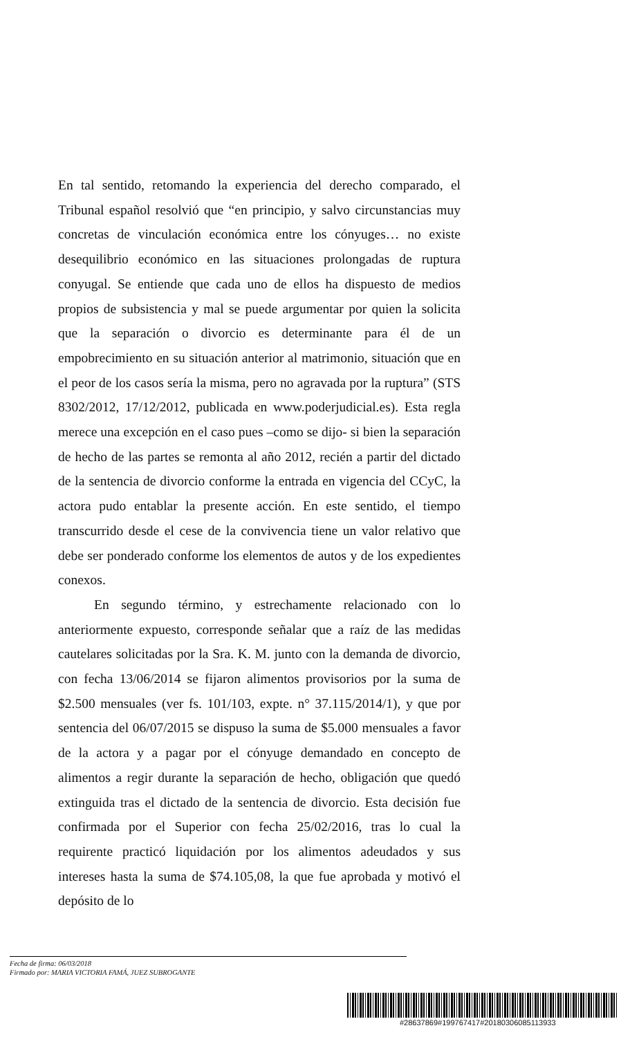En tal sentido, retomando la experiencia del derecho comparado, el Tribunal español resolvió que “en principio, y salvo circunstancias muy concretas de vinculación económica entre los cónyuges… no existe desequilibrio económico en las situaciones prolongadas de ruptura conyugal. Se entiende que cada uno de ellos ha dispuesto de medios propios de subsistencia y mal se puede argumentar por quien la solicita que la separación o divorcio es determinante para él de un empobrecimiento en su situación anterior al matrimonio, situación que en el peor de los casos sería la misma, pero no agravada por la ruptura” (STS 8302/2012, 17/12/2012, publicada en www.poderjudicial.es). Esta regla merece una excepción en el caso pues –como se dijo- si bien la separación de hecho de las partes se remonta al año 2012, recién a partir del dictado de la sentencia de divorcio conforme la entrada en vigencia del CCyC, la actora pudo entablar la presente acción. En este sentido, el tiempo transcurrido desde el cese de la convivencia tiene un valor relativo que debe ser ponderado conforme los elementos de autos y de los expedientes conexos.
En segundo término, y estrechamente relacionado con lo anteriormente expuesto, corresponde señalar que a raíz de las medidas cautelares solicitadas por la Sra. K. M. junto con la demanda de divorcio, con fecha 13/06/2014 se fijaron alimentos provisorios por la suma de $2.500 mensuales (ver fs. 101/103, expte. n° 37.115/2014/1), y que por sentencia del 06/07/2015 se dispuso la suma de $5.000 mensuales a favor de la actora y a pagar por el cónyuge demandado en concepto de alimentos a regir durante la separación de hecho, obligación que quedó extinguida tras el dictado de la sentencia de divorcio. Esta decisión fue confirmada por el Superior con fecha 25/02/2016, tras lo cual la requirente practicó liquidación por los alimentos adeudados y sus intereses hasta la suma de $74.105,08, la que fue aprobada y motivó el depósito de lo
Fecha de firma: 06/03/2018
Firmado por: MARIA VICTORIA FAMÁ, JUEZ SUBROGANTE
#28637869#199767417#20180306085113933